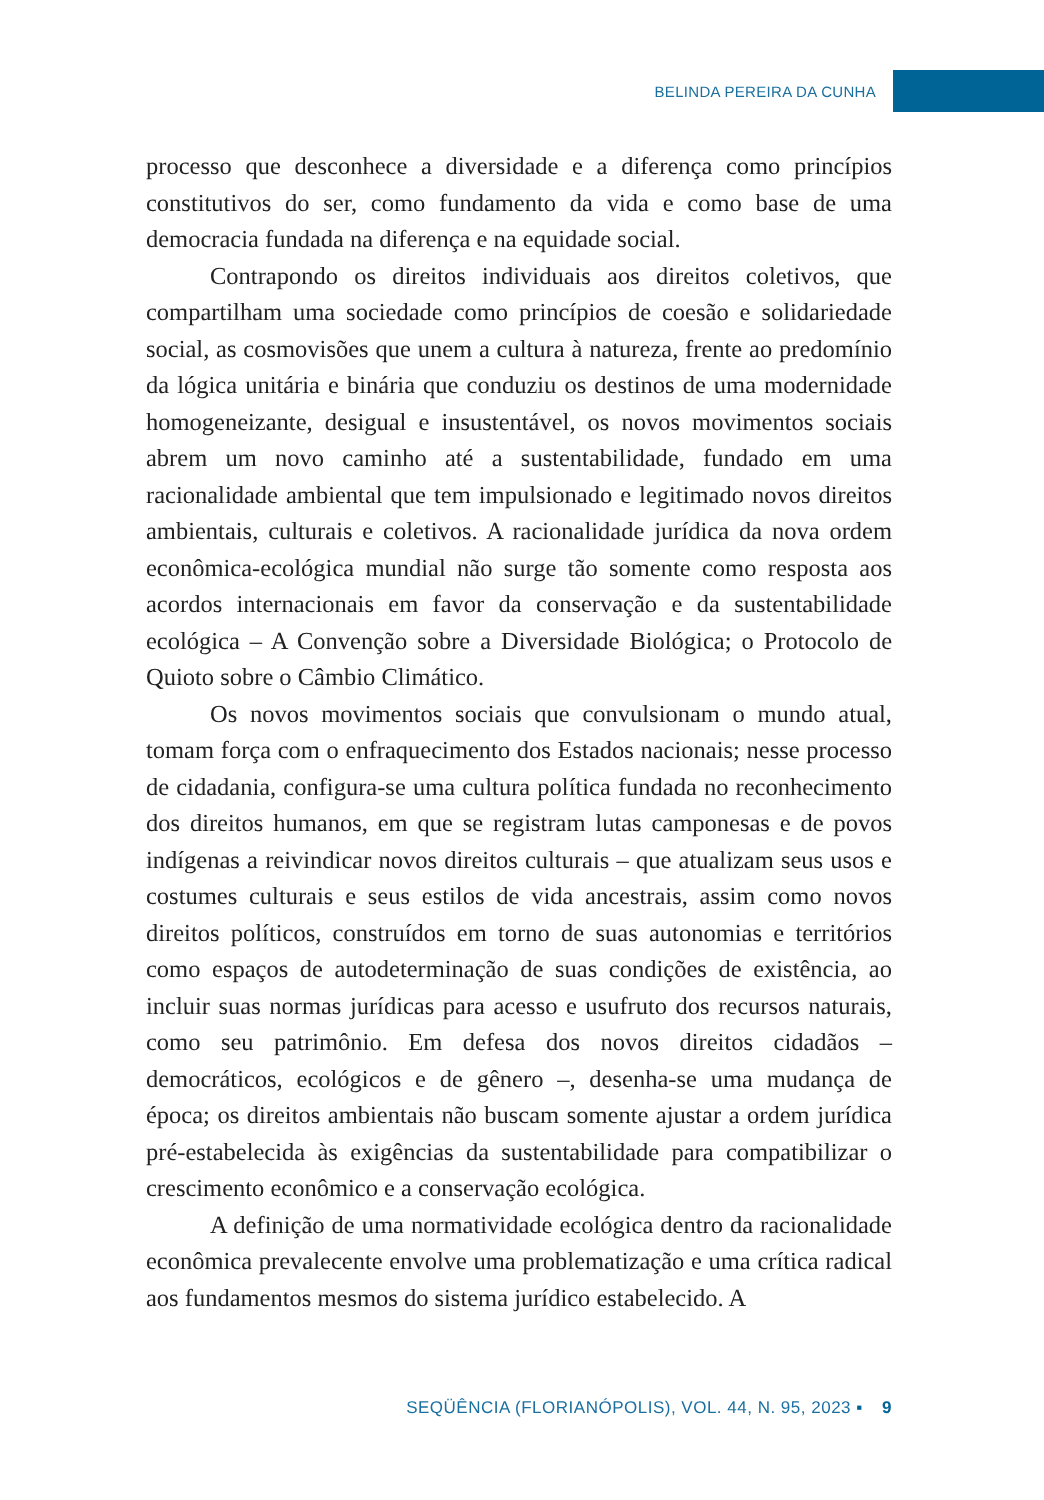BELINDA PEREIRA DA CUNHA
processo que desconhece a diversidade e a diferença como princípios constitutivos do ser, como fundamento da vida e como base de uma democracia fundada na diferença e na equidade social.
Contrapondo os direitos individuais aos direitos coletivos, que compartilham uma sociedade como princípios de coesão e solidariedade social, as cosmovisões que unem a cultura à natureza, frente ao predomínio da lógica unitária e binária que conduziu os destinos de uma modernidade homogeneizante, desigual e insustentável, os novos movimentos sociais abrem um novo caminho até a sustentabilidade, fundado em uma racionalidade ambiental que tem impulsionado e legitimado novos direitos ambientais, culturais e coletivos. A racionalidade jurídica da nova ordem econômica-ecológica mundial não surge tão somente como resposta aos acordos internacionais em favor da conservação e da sustentabilidade ecológica – A Convenção sobre a Diversidade Biológica; o Protocolo de Quioto sobre o Câmbio Climático.
Os novos movimentos sociais que convulsionam o mundo atual, tomam força com o enfraquecimento dos Estados nacionais; nesse processo de cidadania, configura-se uma cultura política fundada no reconhecimento dos direitos humanos, em que se registram lutas camponesas e de povos indígenas a reivindicar novos direitos culturais – que atualizam seus usos e costumes culturais e seus estilos de vida ancestrais, assim como novos direitos políticos, construídos em torno de suas autonomias e territórios como espaços de autodeterminação de suas condições de existência, ao incluir suas normas jurídicas para acesso e usufruto dos recursos naturais, como seu patrimônio. Em defesa dos novos direitos cidadãos – democráticos, ecológicos e de gênero –, desenha-se uma mudança de época; os direitos ambientais não buscam somente ajustar a ordem jurídica pré-estabelecida às exigências da sustentabilidade para compatibilizar o crescimento econômico e a conservação ecológica.
A definição de uma normatividade ecológica dentro da racionalidade econômica prevalecente envolve uma problematização e uma crítica radical aos fundamentos mesmos do sistema jurídico estabelecido. A
SEQÜÊNCIA (FLORIANÓPOLIS), VOL. 44, N. 95, 2023 ▪ 9